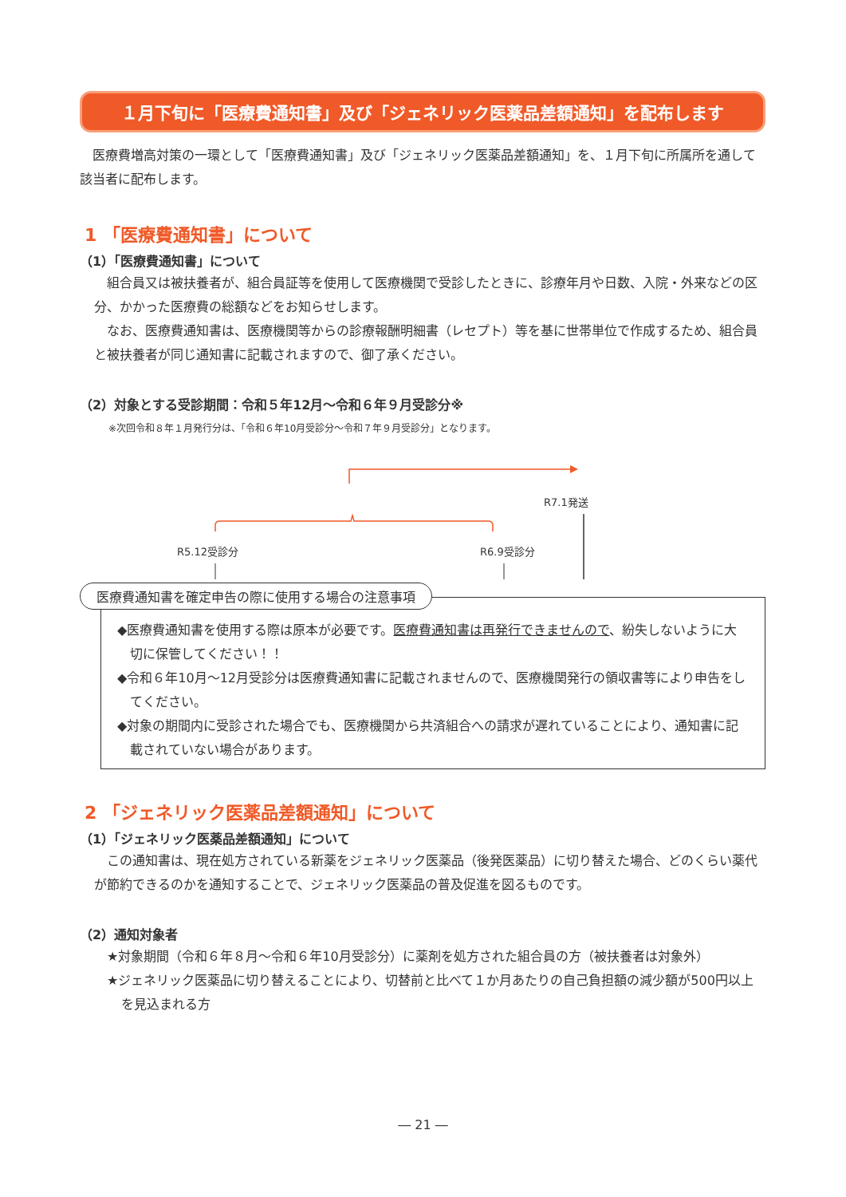１月下旬に「医療費通知書」及び「ジェネリック医薬品差額通知」を配布します
医療費増高対策の一環として「医療費通知書」及び「ジェネリック医薬品差額通知」を、１月下旬に所属所を通して該当者に配布します。
1 「医療費通知書」について
（1）「医療費通知書」について
組合員又は被扶養者が、組合員証等を使用して医療機関で受診したときに、診療年月や日数、入院・外来などの区分、かかった医療費の総額などをお知らせします。
なお、医療費通知書は、医療機関等からの診療報酬明細書（レセプト）等を基に世帯単位で作成するため、組合員と被扶養者が同じ通知書に記載されますので、御了承ください。
（2）対象とする受診期間：令和５年12月～令和６年９月受診分※
※次回令和８年１月発行分は、「令和６年10月受診分～令和７年９月受診分」となります。
R5.12受診分
R6.9受診分
R7.1発送
医療費通知書を確定申告の際に使用する場合の注意事項
◆医療費通知書を使用する際は原本が必要です。医療費通知書は再発行できませんので、紛失しないように大切に保管してください！！
◆令和６年10月～12月受診分は医療費通知書に記載されませんので、医療機関発行の領収書等により申告をしてください。
◆対象の期間内に受診された場合でも、医療機関から共済組合への請求が遅れていることにより、通知書に記載されていない場合があります。
2 「ジェネリック医薬品差額通知」について
（1）「ジェネリック医薬品差額通知」について
この通知書は、現在処方されている新薬をジェネリック医薬品（後発医薬品）に切り替えた場合、どのくらい薬代が節約できるのかを通知することで、ジェネリック医薬品の普及促進を図るものです。
（2）通知対象者
★対象期間（令和６年８月～令和６年10月受診分）に薬剤を処方された組合員の方（被扶養者は対象外）
★ジェネリック医薬品に切り替えることにより、切替前と比べて１か月あたりの自己負担額の減少額が500円以上を見込まれる方
― 21 ―